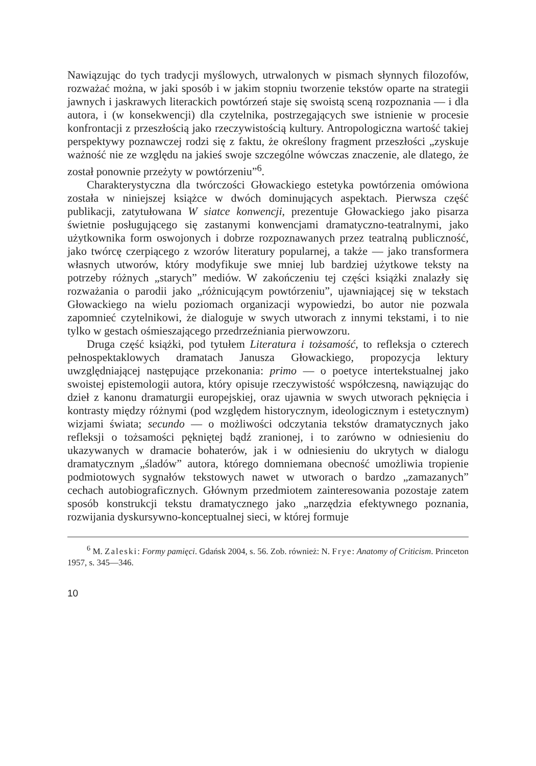Nawiązując do tych tradycji myślowych, utrwalonych w pismach słynnych filozofów, rozważać można, w jaki sposób i w jakim stopniu tworzenie tekstów oparte na strategii jawnych i jaskrawych literackich powtórzeń staje się swoistą sceną rozpoznania — i dla autora, i (w konsekwencji) dla czytelnika, postrzegających swe istnienie w procesie konfrontacji z przeszłością jako rzeczywistością kultury. Antropologiczna wartość takiej perspektywy poznawczej rodzi się z faktu, że określony fragment przeszłości „zyskuje ważność nie ze względu na jakieś swoje szczególne wówczas znaczenie, ale dlatego, że został ponownie przeżyty w powtórzeniu”<sup>6</sup>.
Charakterystyczna dla twórczości Głowackiego estetyka powtórzenia omówiona została w niniejszej książce w dwóch dominujących aspektach. Pierwsza część publikacji, zatytułowana W siatce konwencji, prezentuje Głowackiego jako pisarza świetnie posługującego się zastanymi konwencjami dramatyczno-teatralnymi, jako użytkownika form oswojonych i dobrze rozpoznawanych przez teatralną publiczność, jako twórcę czerpiącego z wzorów literatury popularnej, a także — jako transformera własnych utworów, który modyfikuje swe mniej lub bardziej użytkowe teksty na potrzeby różnych „starych” mediów. W zakończeniu tej części książki znalazły się rozważania o parodii jako „różnicującym powtórzeniu”, ujawniającej się w tekstach Głowackiego na wielu poziomach organizacji wypowiedzi, bo autor nie pozwala zapomnieć czytelnikowi, że dialoguje w swych utworach z innymi tekstami, i to nie tylko w gestach ośmieszającego przedrzeźniania pierwowzoru.
Druga część książki, pod tytułem Literatura i tożsamość, to refleksja o czterech pełnospektaklowych dramatach Janusza Głowackiego, propozycja lektury uwzględniającej następujące przekonania: primo — o poetyce intertekstualnej jako swoistej epistemologii autora, który opisuje rzeczywistość współczesną, nawiązując do dzieł z kanonu dramaturgii europejskiej, oraz ujawnia w swych utworach pęknięcia i kontrasty między różnymi (pod względem historycznym, ideologicznym i estetycznym) wizjami świata; secundo — o możliwości odczytania tekstów dramatycznych jako refleksji o tożsamości pękniętej bądź zranionej, i to zarówno w odniesieniu do ukazywanych w dramacie bohaterów, jak i w odniesieniu do ukrytych w dialogu dramatycznym „śladów” autora, którego domniemana obecność umożliwia tropienie podmiotowych sygnałów tekstowych nawet w utworach o bardzo „zamazanych” cechach autobiograficznych. Głównym przedmiotem zainteresowania pozostaje zatem sposób konstrukcji tekstu dramatycznego jako „narzędzia efektywnego poznania, rozwijania dyskursywno-konceptualnej sieci, w której formuje
<sup>6</sup> M. Zaleski: Formy pamięci. Gdańsk 2004, s. 56. Zob. również: N. Frye: Anatomy of Criticism. Princeton 1957, s. 345—346.
10